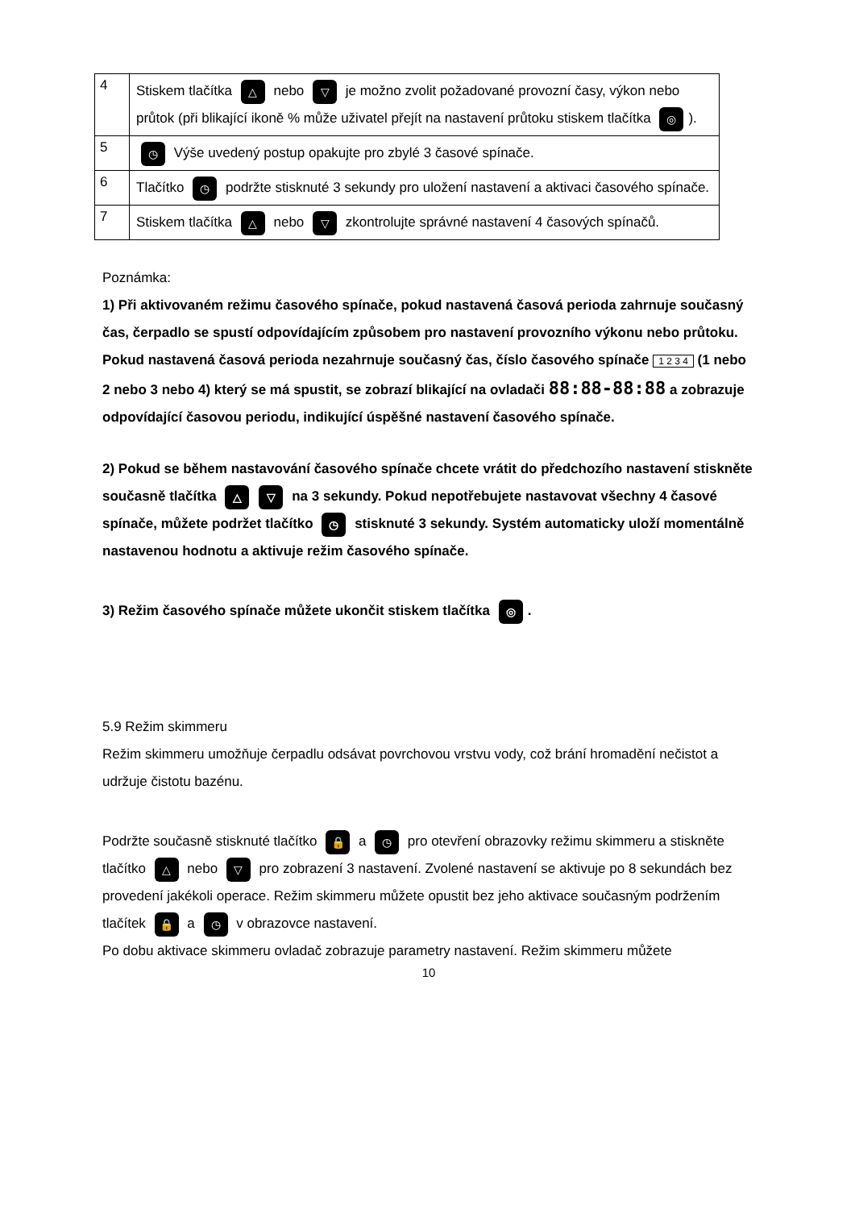| 4 | Stiskem tlačítka △ nebo ▽ je možno zvolit požadované provozní časy, výkon nebo průtok (při blikající ikoně % může uživatel přejít na nastavení průtoku stiskem tlačítka ◎ ). |
| 5 | ◷ Výše uvedený postup opakujte pro zbylé 3 časové spínače. |
| 6 | Tlačítko ◷ podržte stisknuté 3 sekundy pro uložení nastavení a aktivaci časového spínače. |
| 7 | Stiskem tlačítka △ nebo ▽ zkontrolujte správné nastavení 4 časových spínačů. |
Poznámka:
1) Při aktivovaném režimu časového spínače, pokud nastavená časová perioda zahrnuje současný čas, čerpadlo se spustí odpovídajícím způsobem pro nastavení provozního výkonu nebo průtoku. Pokud nastavená časová perioda nezahrnuje současný čas, číslo časového spínače 1 2 3 4 (1 nebo 2 nebo 3 nebo 4) který se má spustit, se zobrazí blikající na ovladači 88:88-88:88 a zobrazuje odpovídající časovou periodu, indikující úspěšné nastavení časového spínače.
2) Pokud se během nastavování časového spínače chcete vrátit do předchozího nastavení stiskněte současně tlačítka △ ▽ na 3 sekundy. Pokud nepotřebujete nastavovat všechny 4 časové spínače, můžete podržet tlačítko ◷ stisknuté 3 sekundy. Systém automaticky uloží momentálně nastavenou hodnotu a aktivuje režim časového spínače.
3) Režim časového spínače můžete ukončit stiskem tlačítka ◎.
5.9 Režim skimmeru
Režim skimmeru umožňuje čerpadlu odsávat povrchovou vrstvu vody, což brání hromadění nečistot a udržuje čistotu bazénu.
Podržte současně stisknuté tlačítko 🔒 a ◷ pro otevření obrazovky režimu skimmeru a stiskněte tlačítko △ nebo ▽ pro zobrazení 3 nastavení. Zvolené nastavení se aktivuje po 8 sekundách bez provedení jakékoli operace. Režim skimmeru můžete opustit bez jeho aktivace současným podržením tlačítek 🔒 a ◷ v obrazovce nastavení.
Po dobu aktivace skimmeru ovladač zobrazuje parametry nastavení. Režim skimmeru můžete
10